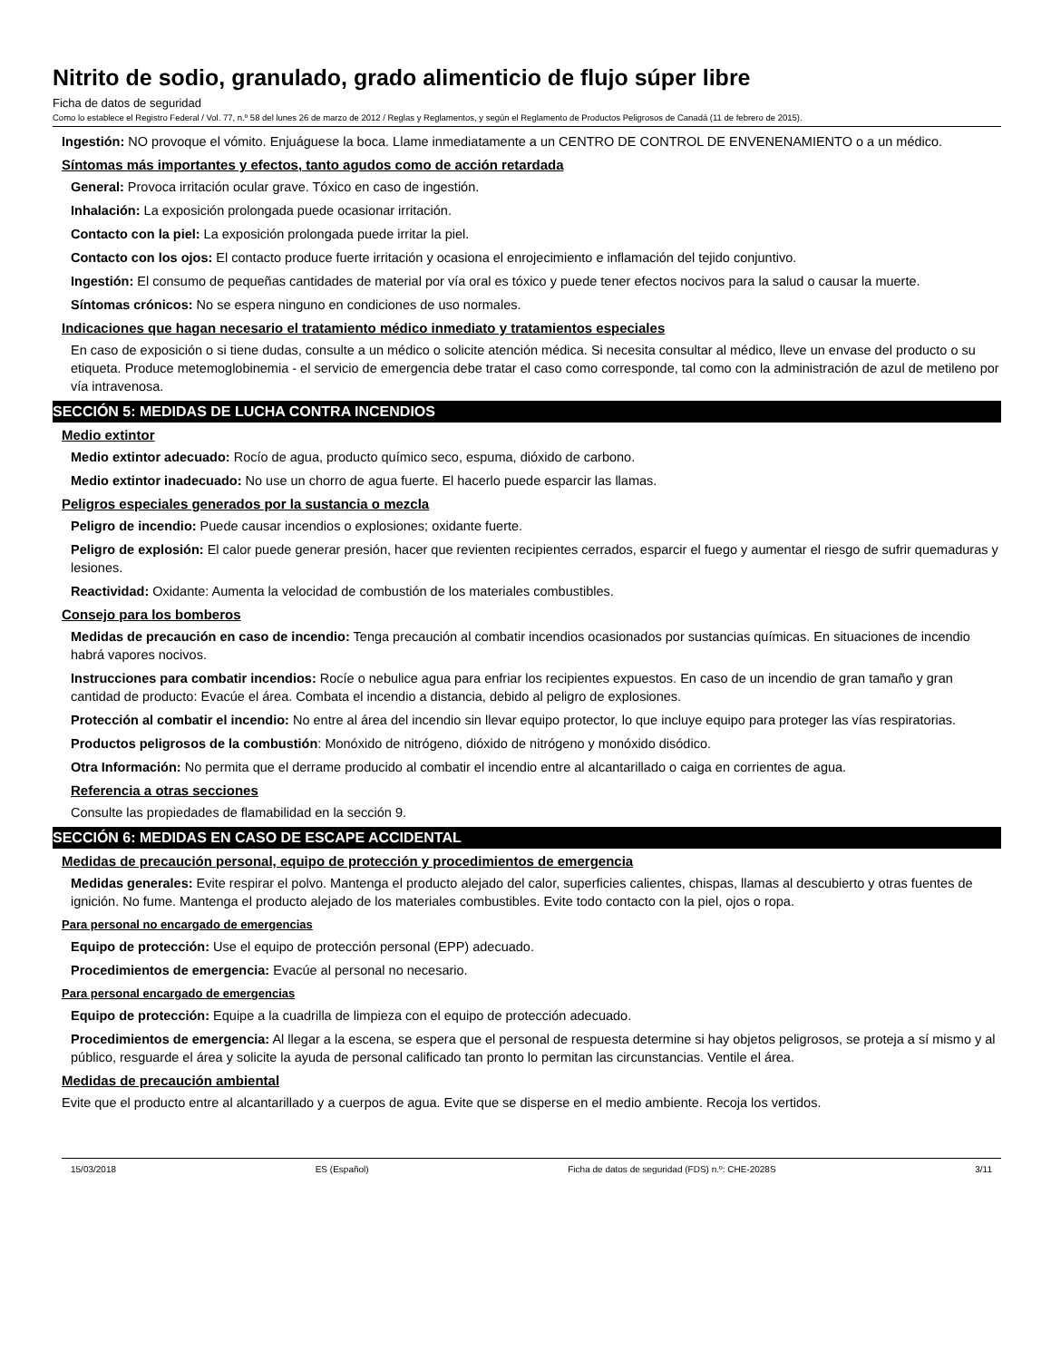Nitrito de sodio, granulado, grado alimenticio de flujo súper libre
Ficha de datos de seguridad
Como lo establece el Registro Federal / Vol. 77, n.º 58 del lunes 26 de marzo de 2012 / Reglas y Reglamentos, y según el Reglamento de Productos Peligrosos de Canadá (11 de febrero de 2015).
Ingestión: NO provoque el vómito. Enjuáguese la boca. Llame inmediatamente a un CENTRO DE CONTROL DE ENVENENAMIENTO o a un médico.
Síntomas más importantes y efectos, tanto agudos como de acción retardada
General: Provoca irritación ocular grave. Tóxico en caso de ingestión.
Inhalación: La exposición prolongada puede ocasionar irritación.
Contacto con la piel: La exposición prolongada puede irritar la piel.
Contacto con los ojos: El contacto produce fuerte irritación y ocasiona el enrojecimiento e inflamación del tejido conjuntivo.
Ingestión: El consumo de pequeñas cantidades de material por vía oral es tóxico y puede tener efectos nocivos para la salud o causar la muerte.
Síntomas crónicos: No se espera ninguno en condiciones de uso normales.
Indicaciones que hagan necesario el tratamiento médico inmediato y tratamientos especiales
En caso de exposición o si tiene dudas, consulte a un médico o solicite atención médica. Si necesita consultar al médico, lleve un envase del producto o su etiqueta. Produce metemoglobinemia - el servicio de emergencia debe tratar el caso como corresponde, tal como con la administración de azul de metileno por vía intravenosa.
SECCIÓN 5: MEDIDAS DE LUCHA CONTRA INCENDIOS
Medio extintor
Medio extintor adecuado: Rocío de agua, producto químico seco, espuma, dióxido de carbono.
Medio extintor inadecuado: No use un chorro de agua fuerte. El hacerlo puede esparcir las llamas.
Peligros especiales generados por la sustancia o mezcla
Peligro de incendio: Puede causar incendios o explosiones; oxidante fuerte.
Peligro de explosión: El calor puede generar presión, hacer que revienten recipientes cerrados, esparcir el fuego y aumentar el riesgo de sufrir quemaduras y lesiones.
Reactividad: Oxidante: Aumenta la velocidad de combustión de los materiales combustibles.
Consejo para los bomberos
Medidas de precaución en caso de incendio: Tenga precaución al combatir incendios ocasionados por sustancias químicas. En situaciones de incendio habrá vapores nocivos.
Instrucciones para combatir incendios: Rocíe o nebulice agua para enfriar los recipientes expuestos. En caso de un incendio de gran tamaño y gran cantidad de producto: Evacúe el área. Combata el incendio a distancia, debido al peligro de explosiones.
Protección al combatir el incendio: No entre al área del incendio sin llevar equipo protector, lo que incluye equipo para proteger las vías respiratorias.
Productos peligrosos de la combustión: Monóxido de nitrógeno, dióxido de nitrógeno y monóxido disódico.
Otra Información: No permita que el derrame producido al combatir el incendio entre al alcantarillado o caiga en corrientes de agua.
Referencia a otras secciones
Consulte las propiedades de flamabilidad en la sección 9.
SECCIÓN 6: MEDIDAS EN CASO DE ESCAPE ACCIDENTAL
Medidas de precaución personal, equipo de protección y procedimientos de emergencia
Medidas generales: Evite respirar el polvo. Mantenga el producto alejado del calor, superficies calientes, chispas, llamas al descubierto y otras fuentes de ignición. No fume. Mantenga el producto alejado de los materiales combustibles. Evite todo contacto con la piel, ojos o ropa.
Para personal no encargado de emergencias
Equipo de protección: Use el equipo de protección personal (EPP) adecuado.
Procedimientos de emergencia: Evacúe al personal no necesario.
Para personal encargado de emergencias
Equipo de protección: Equipe a la cuadrilla de limpieza con el equipo de protección adecuado.
Procedimientos de emergencia: Al llegar a la escena, se espera que el personal de respuesta determine si hay objetos peligrosos, se proteja a sí mismo y al público, resguarde el área y solicite la ayuda de personal calificado tan pronto lo permitan las circunstancias. Ventile el área.
Medidas de precaución ambiental
Evite que el producto entre al alcantarillado y a cuerpos de agua. Evite que se disperse en el medio ambiente. Recoja los vertidos.
15/03/2018 ES (Español) Ficha de datos de seguridad (FDS) n.º: CHE-2028S 3/11